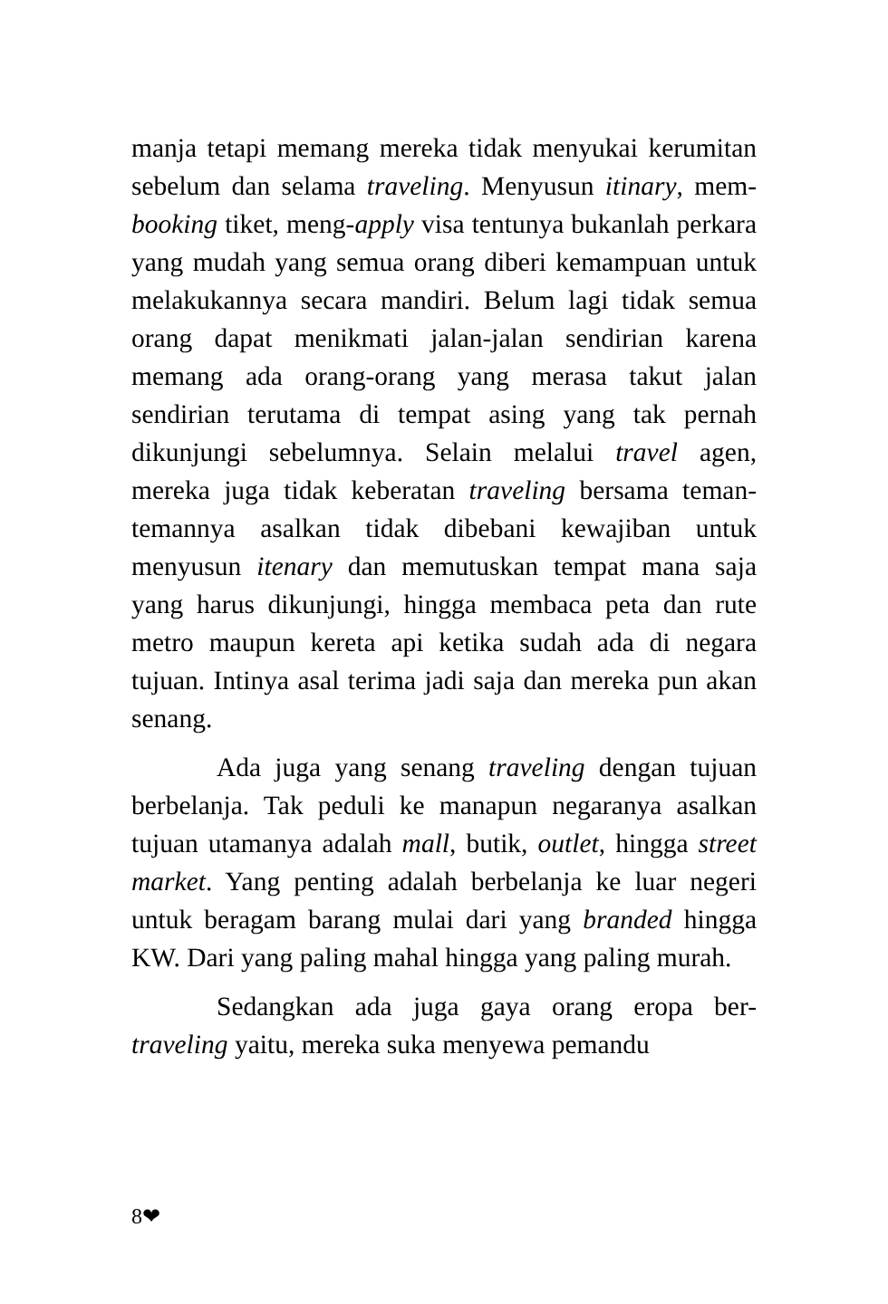manja tetapi memang mereka tidak menyukai kerumitan sebelum dan selama traveling. Menyusun itinary, mem-booking tiket, meng-apply visa tentunya bukanlah perkara yang mudah yang semua orang diberi kemampuan untuk melakukannya secara mandiri. Belum lagi tidak semua orang dapat menikmati jalan-jalan sendirian karena memang ada orang-orang yang merasa takut jalan sendirian terutama di tempat asing yang tak pernah dikunjungi sebelumnya. Selain melalui travel agen, mereka juga tidak keberatan traveling bersama teman-temannya asalkan tidak dibebani kewajiban untuk menyusun itenary dan memutuskan tempat mana saja yang harus dikunjungi, hingga membaca peta dan rute metro maupun kereta api ketika sudah ada di negara tujuan. Intinya asal terima jadi saja dan mereka pun akan senang.
Ada juga yang senang traveling dengan tujuan berbelanja. Tak peduli ke manapun negaranya asalkan tujuan utamanya adalah mall, butik, outlet, hingga street market. Yang penting adalah berbelanja ke luar negeri untuk beragam barang mulai dari yang branded hingga KW. Dari yang paling mahal hingga yang paling murah.
Sedangkan ada juga gaya orang eropa ber-traveling yaitu, mereka suka menyewa pemandu
8❤